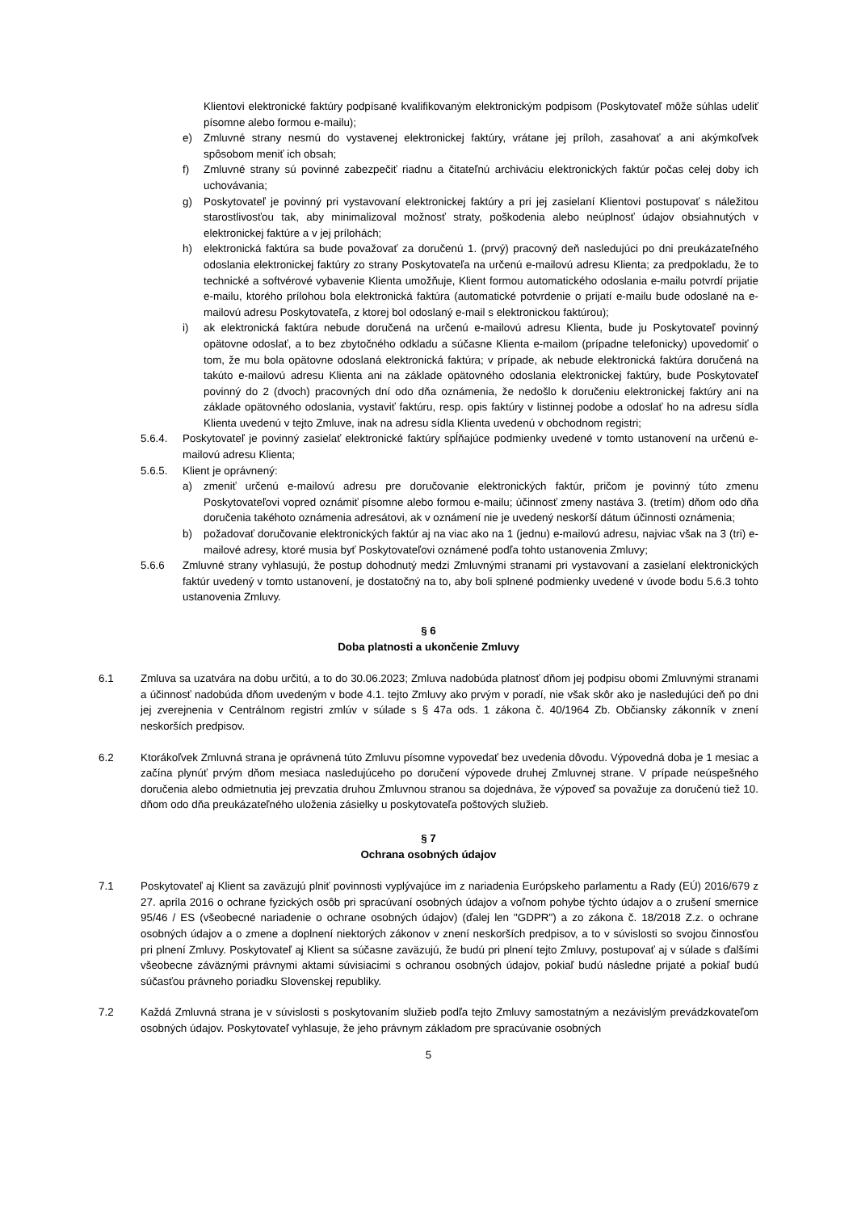Klientovi elektronické faktúry podpísané kvalifikovaným elektronickým podpisom (Poskytovateľ môže súhlas udeliť písomne alebo formou e-mailu);
e) Zmluvné strany nesmú do vystavenej elektronickej faktúry, vrátane jej príloh, zasahovať a ani akýmkoľvek spôsobom meniť ich obsah;
f) Zmluvné strany sú povinné zabezpečiť riadnu a čitateľnú archiváciu elektronických faktúr počas celej doby ich uchovávania;
g) Poskytovateľ je povinný pri vystavovaní elektronickej faktúry a pri jej zasielaní Klientovi postupovať s náležitou starostlivosťou tak, aby minimalizoval možnosť straty, poškodenia alebo neúplnosť údajov obsiahnutých v elektronickej faktúre a v jej prílohách;
h) elektronická faktúra sa bude považovať za doručenú 1. (prvý) pracovný deň nasledujúci po dni preukázateľného odoslania elektronickej faktúry zo strany Poskytovateľa na určenú e-mailovú adresu Klienta; za predpokladu, že to technické a softvérové vybavenie Klienta umožňuje, Klient formou automatického odoslania e-mailu potvrdí prijatie e-mailu, ktorého prílohou bola elektronická faktúra (automatické potvrdenie o prijatí e-mailu bude odoslané na e-mailovú adresu Poskytovateľa, z ktorej bol odoslaný e-mail s elektronickou faktúrou);
i) ak elektronická faktúra nebude doručená na určenú e-mailovú adresu Klienta, bude ju Poskytovateľ povinný opätovne odoslať, a to bez zbytočného odkladu a súčasne Klienta e-mailom (prípadne telefonicky) upovedomiť o tom, že mu bola opätovne odoslaná elektronická faktúra; v prípade, ak nebude elektronická faktúra doručená na takúto e-mailovú adresu Klienta ani na základe opätovného odoslania elektronickej faktúry, bude Poskytovateľ povinný do 2 (dvoch) pracovných dní odo dňa oznámenia, že nedošlo k doručeniu elektronickej faktúry ani na základe opätovného odoslania, vystaviť faktúru, resp. opis faktúry v listinnej podobe a odoslať ho na adresu sídla Klienta uvedenú v tejto Zmluve, inak na adresu sídla Klienta uvedenú v obchodnom registri;
5.6.4. Poskytovateľ je povinný zasielať elektronické faktúry spĺňajúce podmienky uvedené v tomto ustanovení na určenú e-mailovú adresu Klienta;
5.6.5. Klient je oprávnený:
a) zmeniť určenú e-mailovú adresu pre doručovanie elektronických faktúr, pričom je povinný túto zmenu Poskytovateľovi vopred oznámiť písomne alebo formou e-mailu; účinnosť zmeny nastáva 3. (tretím) dňom odo dňa doručenia takéhoto oznámenia adresátovi, ak v oznámení nie je uvedený neskorší dátum účinnosti oznámenia;
b) požadovať doručovanie elektronických faktúr aj na viac ako na 1 (jednu) e-mailovú adresu, najviac však na 3 (tri) e-mailové adresy, ktoré musia byť Poskytovateľovi oznámené podľa tohto ustanovenia Zmluvy;
5.6.6 Zmluvné strany vyhlasujú, že postup dohodnutý medzi Zmluvnými stranami pri vystavovaní a zasielaní elektronických faktúr uvedený v tomto ustanovení, je dostatočný na to, aby boli splnené podmienky uvedené v úvode bodu 5.6.3 tohto ustanovenia Zmluvy.
§ 6
Doba platnosti a ukončenie Zmluvy
6.1 Zmluva sa uzatvára na dobu určitú, a to do 30.06.2023; Zmluva nadobúda platnosť dňom jej podpisu obomi Zmluvnými stranami a účinnosť nadobúda dňom uvedeným v bode 4.1. tejto Zmluvy ako prvým v poradí, nie však skôr ako je nasledujúci deň po dni jej zverejnenia v Centrálnom registri zmlúv v súlade s § 47a ods. 1 zákona č. 40/1964 Zb. Občiansky zákonník v znení neskorších predpisov.
6.2 Ktorákoľvek Zmluvná strana je oprávnená túto Zmluvu písomne vypovedať bez uvedenia dôvodu. Výpovedná doba je 1 mesiac a začína plynúť prvým dňom mesiaca nasledujúceho po doručení výpovede druhej Zmluvnej strane. V prípade neúspešného doručenia alebo odmietnutia jej prevzatia druhou Zmluvnou stranou sa dojednáva, že výpoveď sa považuje za doručenú tiež 10. dňom odo dňa preukázateľného uloženia zásielky u poskytovateľa poštových služieb.
§ 7
Ochrana osobných údajov
7.1 Poskytovateľ aj Klient sa zaväzujú plniť povinnosti vyplývajúce im z nariadenia Európskeho parlamentu a Rady (EÚ) 2016/679 z 27. apríla 2016 o ochrane fyzických osôb pri spracúvaní osobných údajov a voľnom pohybe týchto údajov a o zrušení smernice 95/46 / ES (všeobecné nariadenie o ochrane osobných údajov) (ďalej len "GDPR") a zo zákona č. 18/2018 Z.z. o ochrane osobných údajov a o zmene a doplnení niektorých zákonov v znení neskorších predpisov, a to v súvislosti so svojou činnosťou pri plnení Zmluvy. Poskytovateľ aj Klient sa súčasne zaväzujú, že budú pri plnení tejto Zmluvy, postupovať aj v súlade s ďalšími všeobecne záväznými právnymi aktami súvisiacimi s ochranou osobných údajov, pokiaľ budú následne prijaté a pokiaľ budú súčasťou právneho poriadku Slovenskej republiky.
7.2 Každá Zmluvná strana je v súvislosti s poskytovaním služieb podľa tejto Zmluvy samostatným a nezávislým prevádzkovateľom osobných údajov. Poskytovateľ vyhlasuje, že jeho právnym základom pre spracúvanie osobných
5